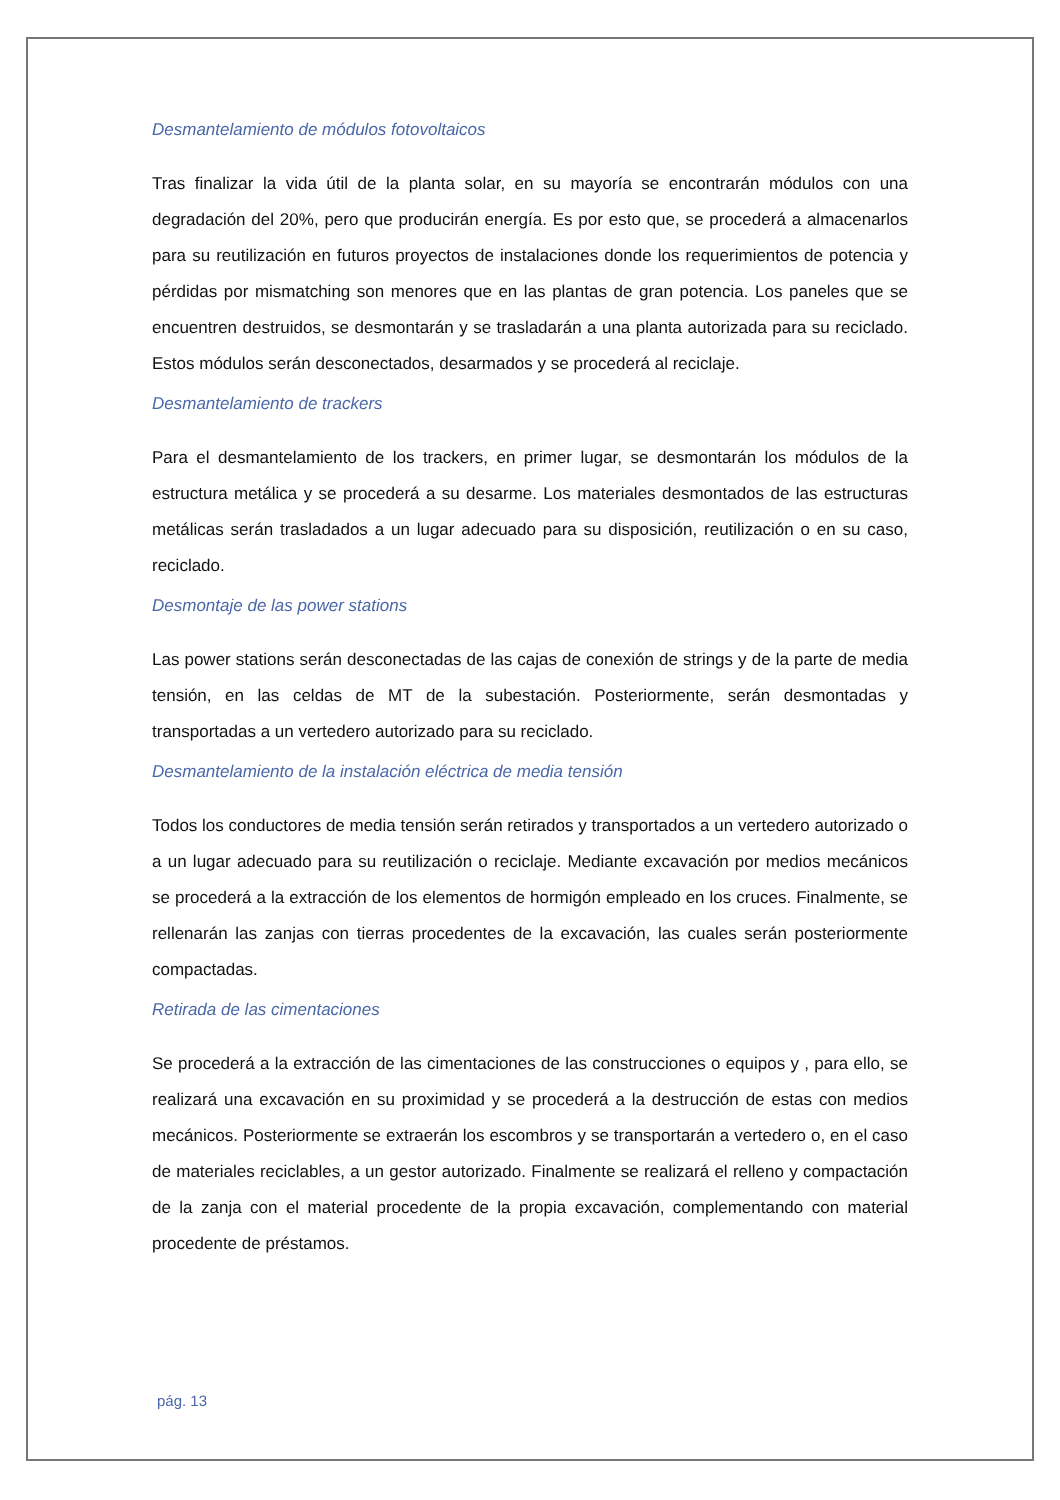Desmantelamiento de módulos fotovoltaicos
Tras finalizar la vida útil de la planta solar, en su mayoría se encontrarán módulos con una degradación del 20%, pero que producirán energía. Es por esto que, se procederá a almacenarlos para su reutilización en futuros proyectos de instalaciones donde los requerimientos de potencia y pérdidas por mismatching son menores que en las plantas de gran potencia. Los paneles que se encuentren destruidos, se desmontarán y se trasladarán a una planta autorizada para su reciclado. Estos módulos serán desconectados, desarmados y se procederá al reciclaje.
Desmantelamiento de trackers
Para el desmantelamiento de los trackers, en primer lugar, se desmontarán los módulos de la estructura metálica y se procederá a su desarme. Los materiales desmontados de las estructuras metálicas serán trasladados a un lugar adecuado para su disposición, reutilización o en su caso, reciclado.
Desmontaje de las power stations
Las power stations serán desconectadas de las cajas de conexión de strings y de la parte de media tensión, en las celdas de MT de la subestación. Posteriormente, serán desmontadas y transportadas a un vertedero autorizado para su reciclado.
Desmantelamiento de la instalación eléctrica de media tensión
Todos los conductores de media tensión serán retirados y transportados a un vertedero autorizado o a un lugar adecuado para su reutilización o reciclaje. Mediante excavación por medios mecánicos se procederá a la extracción de los elementos de hormigón empleado en los cruces. Finalmente, se rellenarán las zanjas con tierras procedentes de la excavación, las cuales serán posteriormente compactadas.
Retirada de las cimentaciones
Se procederá a la extracción de las cimentaciones de las construcciones o equipos y , para ello, se realizará una excavación en su proximidad y se procederá a la destrucción de estas con medios mecánicos. Posteriormente se extraerán los escombros y se transportarán a vertedero o, en el caso de materiales reciclables, a un gestor autorizado. Finalmente se realizará el relleno y compactación de la zanja con el material procedente de la propia excavación, complementando con material procedente de préstamos.
pág. 13